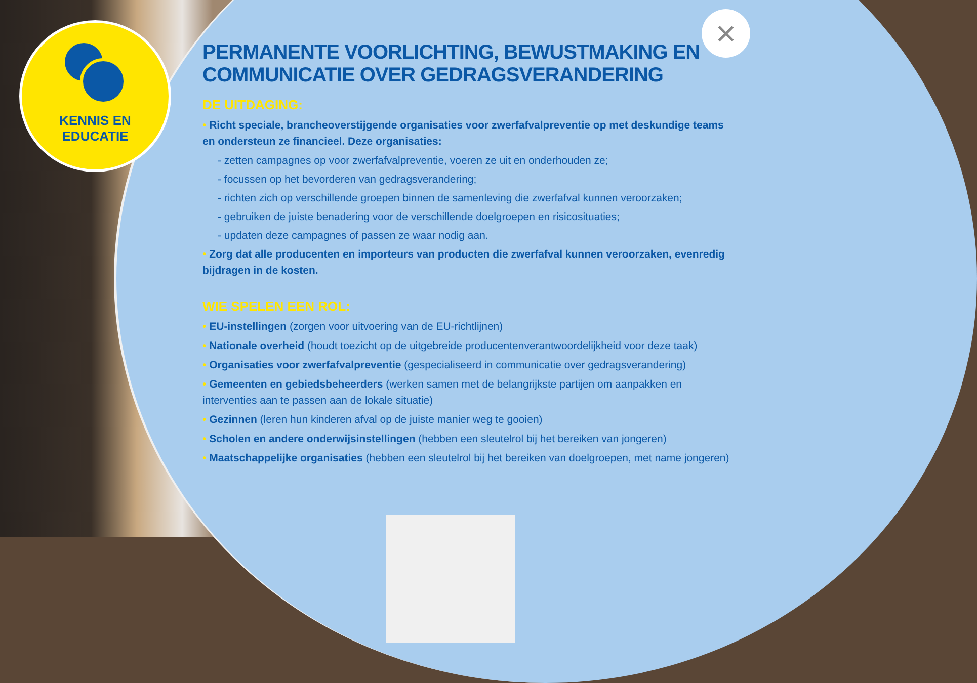KENNIS EN
EDUCATIE
×
PERMANENTE VOORLICHTING, BEWUSTMAKING EN COMMUNICATIE OVER GEDRAGSVERANDERING
DE UITDAGING:
• Richt speciale, brancheoverstijgende organisaties voor zwerfafvalpreventie op met deskundige teams en ondersteun ze financieel. Deze organisaties:
- zetten campagnes op voor zwerfafvalpreventie, voeren ze uit en onderhouden ze;
- focussen op het bevorderen van gedragsverandering;
- richten zich op verschillende groepen binnen de samenleving die zwerfafval kunnen veroorzaken;
- gebruiken de juiste benadering voor de verschillende doelgroepen en risicosituaties;
- updaten deze campagnes of passen ze waar nodig aan.
• Zorg dat alle producenten en importeurs van producten die zwerfafval kunnen veroorzaken, evenredig bijdragen in de kosten.
WIE SPELEN EEN ROL:
• EU-instellingen (zorgen voor uitvoering van de EU-richtlijnen)
• Nationale overheid (houdt toezicht op de uitgebreide producentenverantwoordelijkheid voor deze taak)
• Organisaties voor zwerfafvalpreventie (gespecialiseerd in communicatie over gedragsverandering)
• Gemeenten en gebiedsbeheerders (werken samen met de belangrijkste partijen om aanpakken en interventies aan te passen aan de lokale situatie)
• Gezinnen (leren hun kinderen afval op de juiste manier weg te gooien)
• Scholen en andere onderwijsinstellingen (hebben een sleutelrol bij het bereiken van jongeren)
• Maatschappelijke organisaties (hebben een sleutelrol bij het bereiken van doelgroepen, met name jongeren)